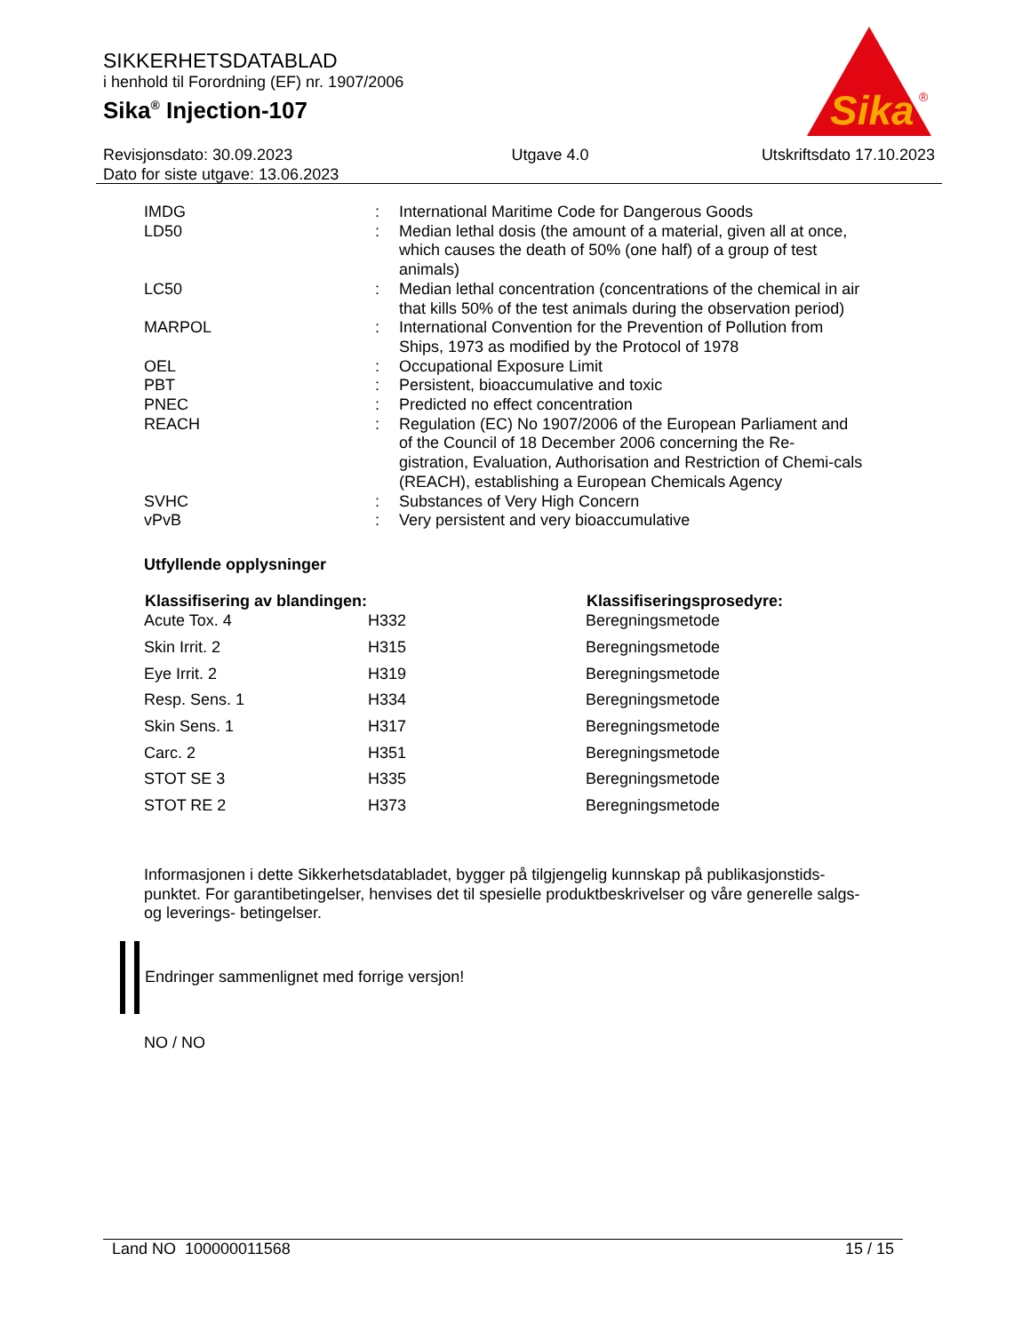SIKKERHETSDATABLAD
i henhold til Forordning (EF) nr. 1907/2006
Sika<sup>®</sup> Injection-107
Sika
®
Revisjonsdato: 30.09.2023
Dato for siste utgave: 13.06.2023
Utgave 4.0 Utskriftsdato 17.10.2023
| IMDG | : | International Maritime Code for Dangerous Goods |
| LD50 | : | Median lethal dosis (the amount of a material, given all at once, which causes the death of 50% (one half) of a group of test animals) |
| LC50 | : | Median lethal concentration (concentrations of the chemical in air that kills 50% of the test animals during the observation period) |
| MARPOL | : | International Convention for the Prevention of Pollution from Ships, 1973 as modified by the Protocol of 1978 |
| OEL | : | Occupational Exposure Limit |
| PBT | : | Persistent, bioaccumulative and toxic |
| PNEC | : | Predicted no effect concentration |
| REACH | : | Regulation (EC) No 1907/2006 of the European Parliament and of the Council of 18 December 2006 concerning the Re-gistration, Evaluation, Authorisation and Restriction of Chemi-cals (REACH), establishing a European Chemicals Agency |
| SVHC | : | Substances of Very High Concern |
| vPvB | : | Very persistent and very bioaccumulative |
Utfyllende opplysninger
| Klassifisering av blandingen: | | Klassifiseringsprosedyre: |
| --- | --- | --- |
| Acute Tox. 4 | H332 | Beregningsmetode |
| Skin Irrit. 2 | H315 | Beregningsmetode |
| Eye Irrit. 2 | H319 | Beregningsmetode |
| Resp. Sens. 1 | H334 | Beregningsmetode |
| Skin Sens. 1 | H317 | Beregningsmetode |
| Carc. 2 | H351 | Beregningsmetode |
| STOT SE 3 | H335 | Beregningsmetode |
| STOT RE 2 | H373 | Beregningsmetode |
Informasjonen i dette Sikkerhetsdatabladet, bygger på tilgjengelig kunnskap på publikasjonstids-punktet. For garantibetingelser, henvises det til spesielle produktbeskrivelser og våre generelle salgs- og leverings- betingelser.
Endringer sammenlignet med forrige versjon!
NO / NO
Land NO 100000011568 15 / 15